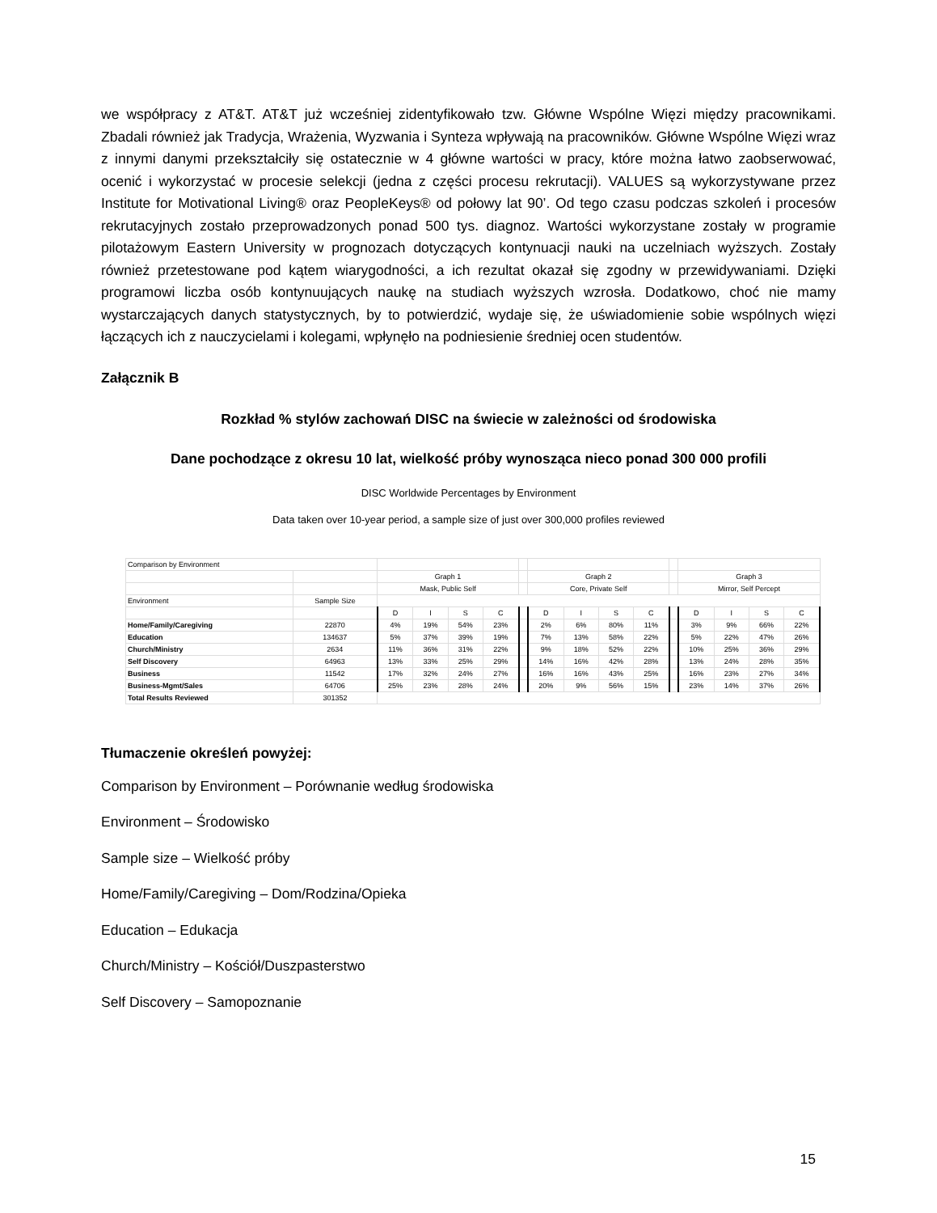we współpracy z AT&T. AT&T już wcześniej zidentyfikowało tzw. Główne Wspólne Więzi między pracownikami. Zbadali również jak Tradycja, Wrażenia, Wyzwania i Synteza wpływają na pracowników. Główne Wspólne Więzi wraz z innymi danymi przekształciły się ostatecznie w 4 główne wartości w pracy, które można łatwo zaobserwować, ocenić i wykorzystać w procesie selekcji (jedna z części procesu rekrutacji). VALUES są wykorzystywane przez Institute for Motivational Living® oraz PeopleKeys® od połowy lat 90’. Od tego czasu podczas szkoleń i procesów rekrutacyjnych zostało przeprowadzonych ponad 500 tys. diagnoz. Wartości wykorzystane zostały w programie pilotażowym Eastern University w prognozach dotyczących kontynuacji nauki na uczelniach wyższych. Zostały również przetestowane pod kątem wiarygodności, a ich rezultat okazał się zgodny w przewidywaniami. Dzięki programowi liczba osób kontynuujących naukę na studiach wyższych wzrosła. Dodatkowo, choć nie mamy wystarczających danych statystycznych, by to potwierdzić, wydaje się, że uświadomienie sobie wspólnych więzi łączących ich z nauczycielami i kolegami, wpłynęło na podniesienie średniej ocen studentów.
Załącznik B
Rozkład % stylów zachowań DISC na świecie w zależności od środowiska
Dane pochodzące z okresu 10 lat, wielkość próby wynosząca nieco ponad 300 000 profili
DISC Worldwide Percentages by Environment
Data taken over 10-year period, a sample size of just over 300,000 profiles reviewed
| Comparison by Environment | | | | | | | | | | | | | | | |
| | | Graph 1 | | | | | Graph 2 | | | | | Graph 3 | | | |
| | | Mask, Public Self | | | | | Core, Private Self | | | | | Mirror, Self Percept | | | |
| Environment | Sample Size | | | | | | | | | | | | | | |
| | | D | I | S | C | | D | I | S | C | | D | I | S | C |
| Home/Family/Caregiving | 22870 | 4% | 19% | 54% | 23% | | 2% | 6% | 80% | 11% | | 3% | 9% | 66% | 22% |
| Education | 134637 | 5% | 37% | 39% | 19% | | 7% | 13% | 58% | 22% | | 5% | 22% | 47% | 26% |
| Church/Ministry | 2634 | 11% | 36% | 31% | 22% | | 9% | 18% | 52% | 22% | | 10% | 25% | 36% | 29% |
| Self Discovery | 64963 | 13% | 33% | 25% | 29% | | 14% | 16% | 42% | 28% | | 13% | 24% | 28% | 35% |
| Business | 11542 | 17% | 32% | 24% | 27% | | 16% | 16% | 43% | 25% | | 16% | 23% | 27% | 34% |
| Business-Mgmt/Sales | 64706 | 25% | 23% | 28% | 24% | | 20% | 9% | 56% | 15% | | 23% | 14% | 37% | 26% |
| Total Results Reviewed | 301352 | | | | | | | | | | | | | | |
Tłumaczenie określeń powyżej:
Comparison by Environment – Porównanie według środowiska
Environment – Środowisko
Sample size – Wielkość próby
Home/Family/Caregiving – Dom/Rodzina/Opieka
Education – Edukacja
Church/Ministry – Kościół/Duszpasterstwo
Self Discovery – Samopoznanie
15